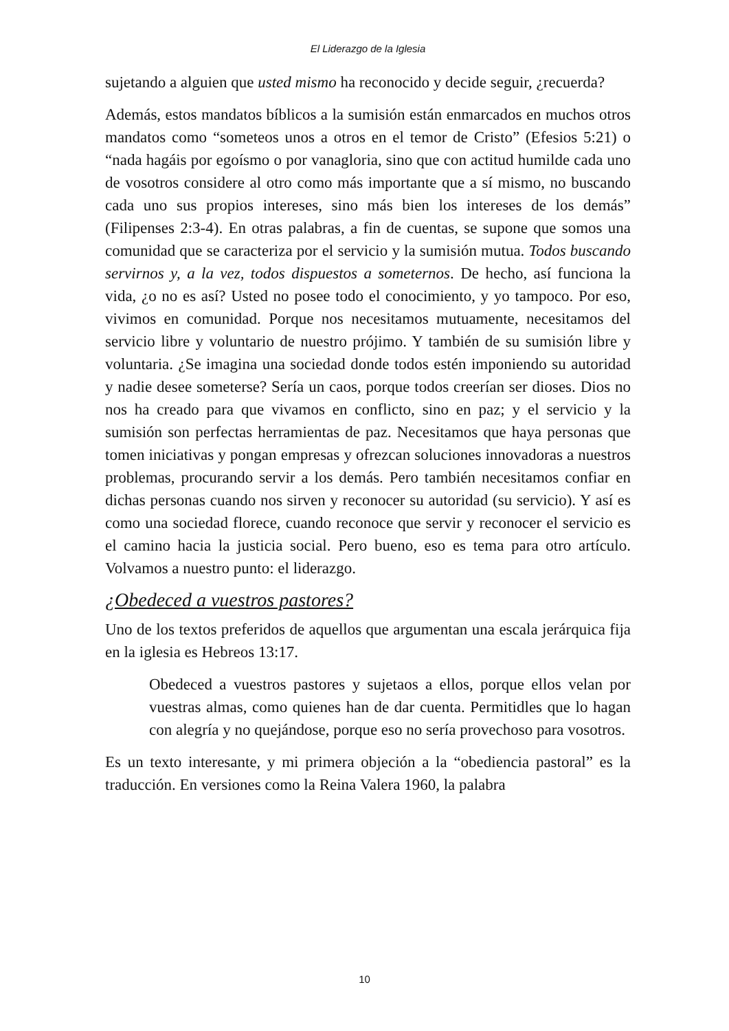El Liderazgo de la Iglesia
sujetando a alguien que usted mismo ha reconocido y decide seguir, ¿recuerda?
Además, estos mandatos bíblicos a la sumisión están enmarcados en muchos otros mandatos como “someteos unos a otros en el temor de Cristo” (Efesios 5:21) o “nada hagáis por egoísmo o por vanagloria, sino que con actitud humilde cada uno de vosotros considere al otro como más importante que a sí mismo, no buscando cada uno sus propios intereses, sino más bien los intereses de los demás” (Filipenses 2:3-4). En otras palabras, a fin de cuentas, se supone que somos una comunidad que se caracteriza por el servicio y la sumisión mutua. Todos buscando servirnos y, a la vez, todos dispuestos a someternos. De hecho, así funciona la vida, ¿o no es así? Usted no posee todo el conocimiento, y yo tampoco. Por eso, vivimos en comunidad. Porque nos necesitamos mutuamente, necesitamos del servicio libre y voluntario de nuestro prójimo. Y también de su sumisión libre y voluntaria. ¿Se imagina una sociedad donde todos estén imponiendo su autoridad y nadie desee someterse? Sería un caos, porque todos creerían ser dioses. Dios no nos ha creado para que vivamos en conflicto, sino en paz; y el servicio y la sumisión son perfectas herramientas de paz. Necesitamos que haya personas que tomen iniciativas y pongan empresas y ofrezcan soluciones innovadoras a nuestros problemas, procurando servir a los demás. Pero también necesitamos confiar en dichas personas cuando nos sirven y reconocer su autoridad (su servicio). Y así es como una sociedad florece, cuando reconoce que servir y reconocer el servicio es el camino hacia la justicia social. Pero bueno, eso es tema para otro artículo. Volvamos a nuestro punto: el liderazgo.
¿Obedeced a vuestros pastores?
Uno de los textos preferidos de aquellos que argumentan una escala jerárquica fija en la iglesia es Hebreos 13:17.
Obedeced a vuestros pastores y sujetaos a ellos, porque ellos velan por vuestras almas, como quienes han de dar cuenta. Permitidles que lo hagan con alegría y no quejándose, porque eso no sería provechoso para vosotros.
Es un texto interesante, y mi primera objeción a la “obediencia pastoral” es la traducción. En versiones como la Reina Valera 1960, la palabra
10